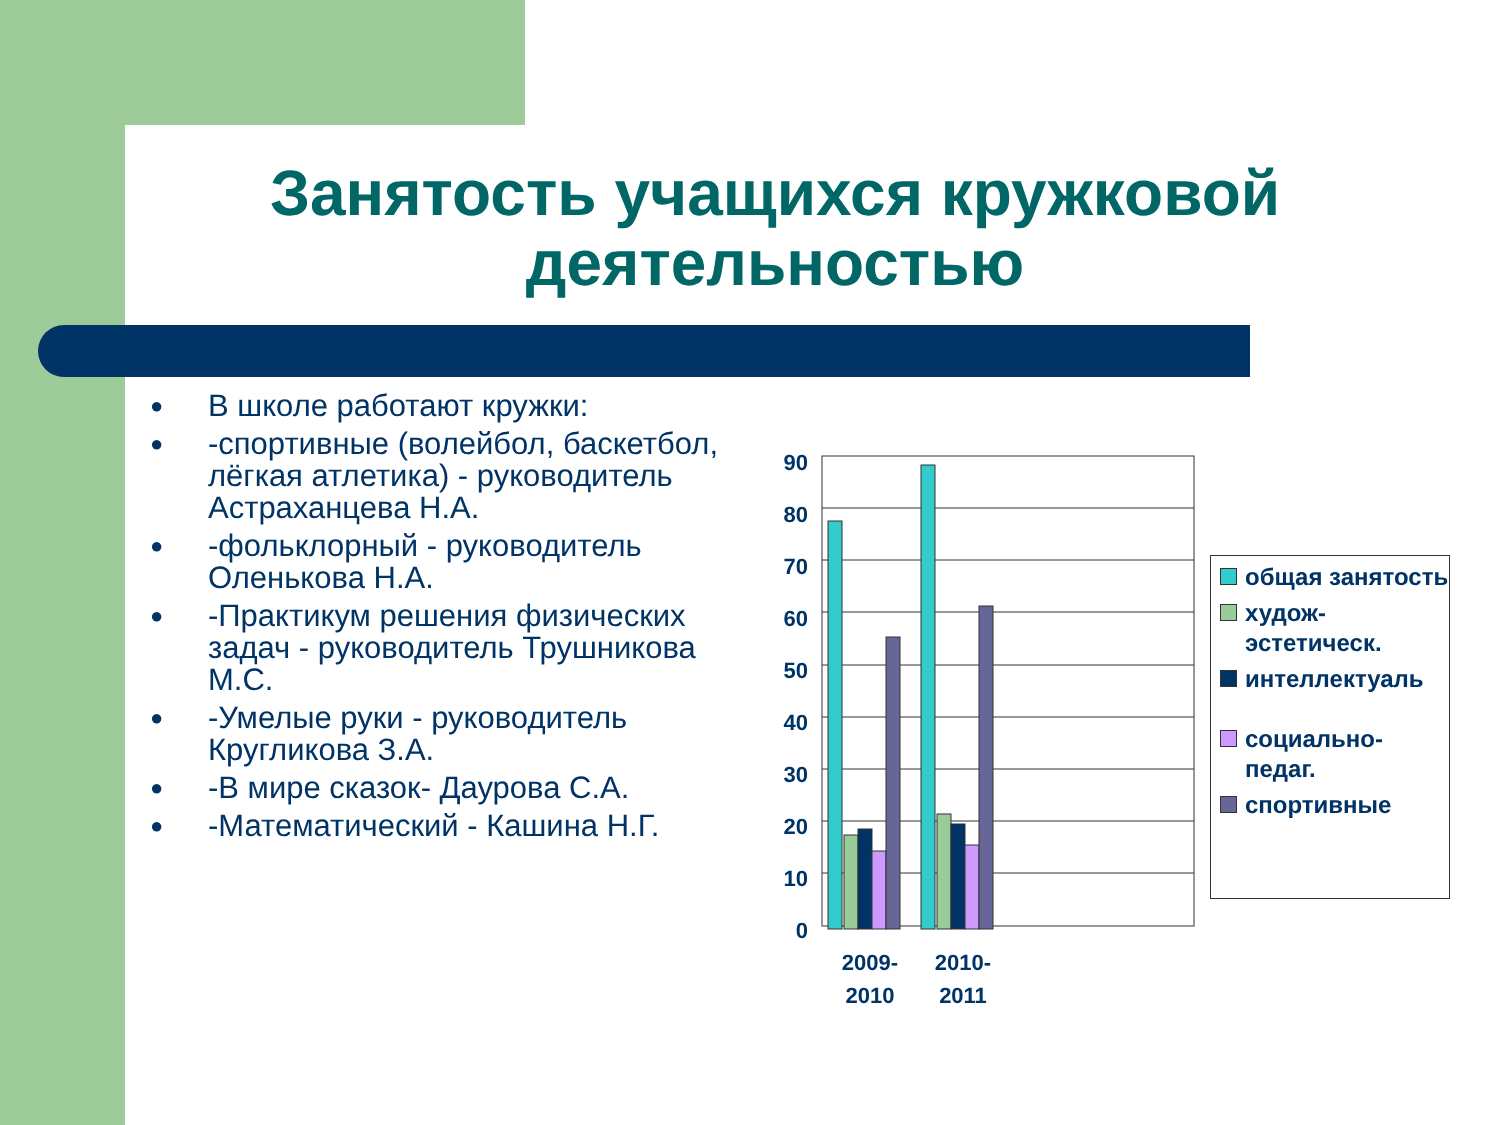Занятость учащихся кружковой деятельностью
● В школе работают кружки:
● -спортивные (волейбол, баскетбол, лёгкая атлетика) - руководитель Астраханцева Н.А.
● -фольклорный - руководитель Оленькова Н.А.
● -Практикум решения физических задач - руководитель Трушникова М.С.
● -Умелые руки - руководитель Кругликова З.А.
● -В мире сказок- Даурова С.А.
● -Математический - Кашина Н.Г.
90
80
70
60
50
40
30
20
10
0
2009-
2010
2010-
2011
общая занятость
худож-эстетическ.
интеллектуаль
социально-педаг.
спортивные